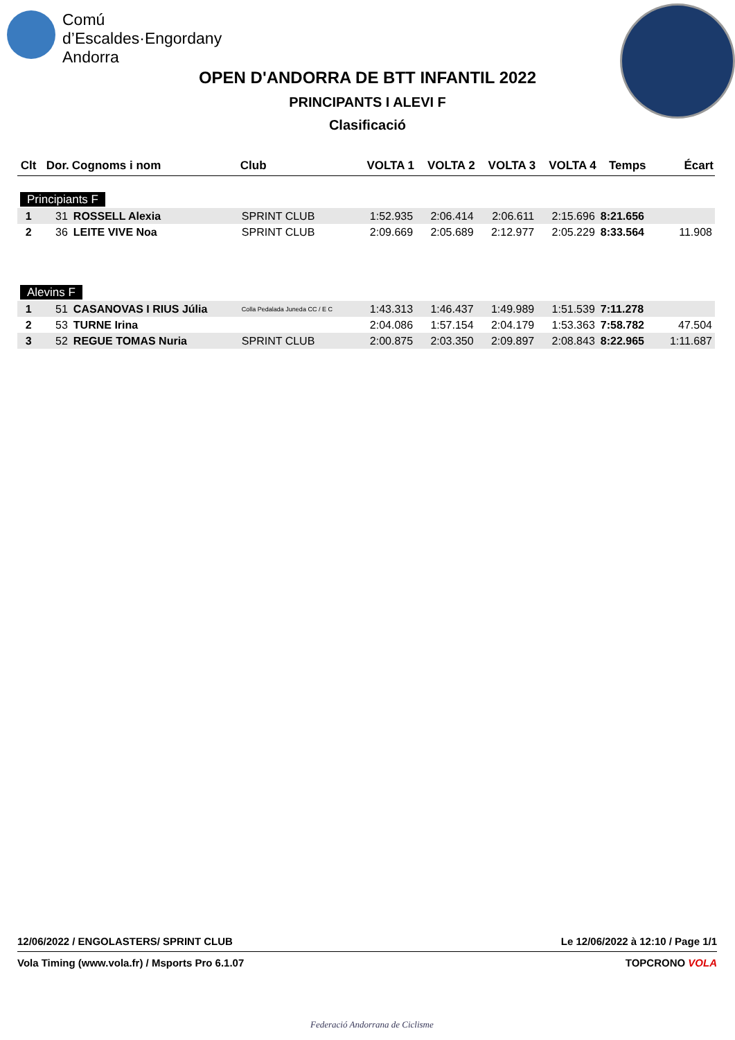Comú
d’Escaldes·Engordany
Andorra
OPEN D'ANDORRA DE BTT INFANTIL 2022
PRINCIPANTS I ALEVI F
Clasificació
| Clt | Dor. | Cognoms i nom | Club | VOLTA 1 | VOLTA 2 | VOLTA 3 | VOLTA 4 | Temps | Écart |
| --- | --- | --- | --- | --- | --- | --- | --- | --- | --- |
| Principiants F | | | | | | | | | |
| 1 | 31 | ROSSELL Alexia | SPRINT CLUB | 1:52.935 | 2:06.414 | 2:06.611 | 2:15.696 | 8:21.656 | |
| 2 | 36 | LEITE VIVE Noa | SPRINT CLUB | 2:09.669 | 2:05.689 | 2:12.977 | 2:05.229 | 8:33.564 | 11.908 |
| Alevins F | | | | | | | | | |
| 1 | 51 | CASANOVAS I RIUS Júlia | Colla Pedalada Juneda CC / E C | 1:43.313 | 1:46.437 | 1:49.989 | 1:51.539 | 7:11.278 | |
| 2 | 53 | TURNE Irina | | 2:04.086 | 1:57.154 | 2:04.179 | 1:53.363 | 7:58.782 | 47.504 |
| 3 | 52 | REGUE TOMAS Nuria | SPRINT CLUB | 2:00.875 | 2:03.350 | 2:09.897 | 2:08.843 | 8:22.965 | 1:11.687 |
12/06/2022 / ENGOLASTERS/ SPRINT CLUB Le 12/06/2022 à 12:10 / Page 1/1
Vola Timing (www.vola.fr) / Msports Pro 6.1.07 TOPCRONO VOLA
Federació Andorrana de Ciclisme